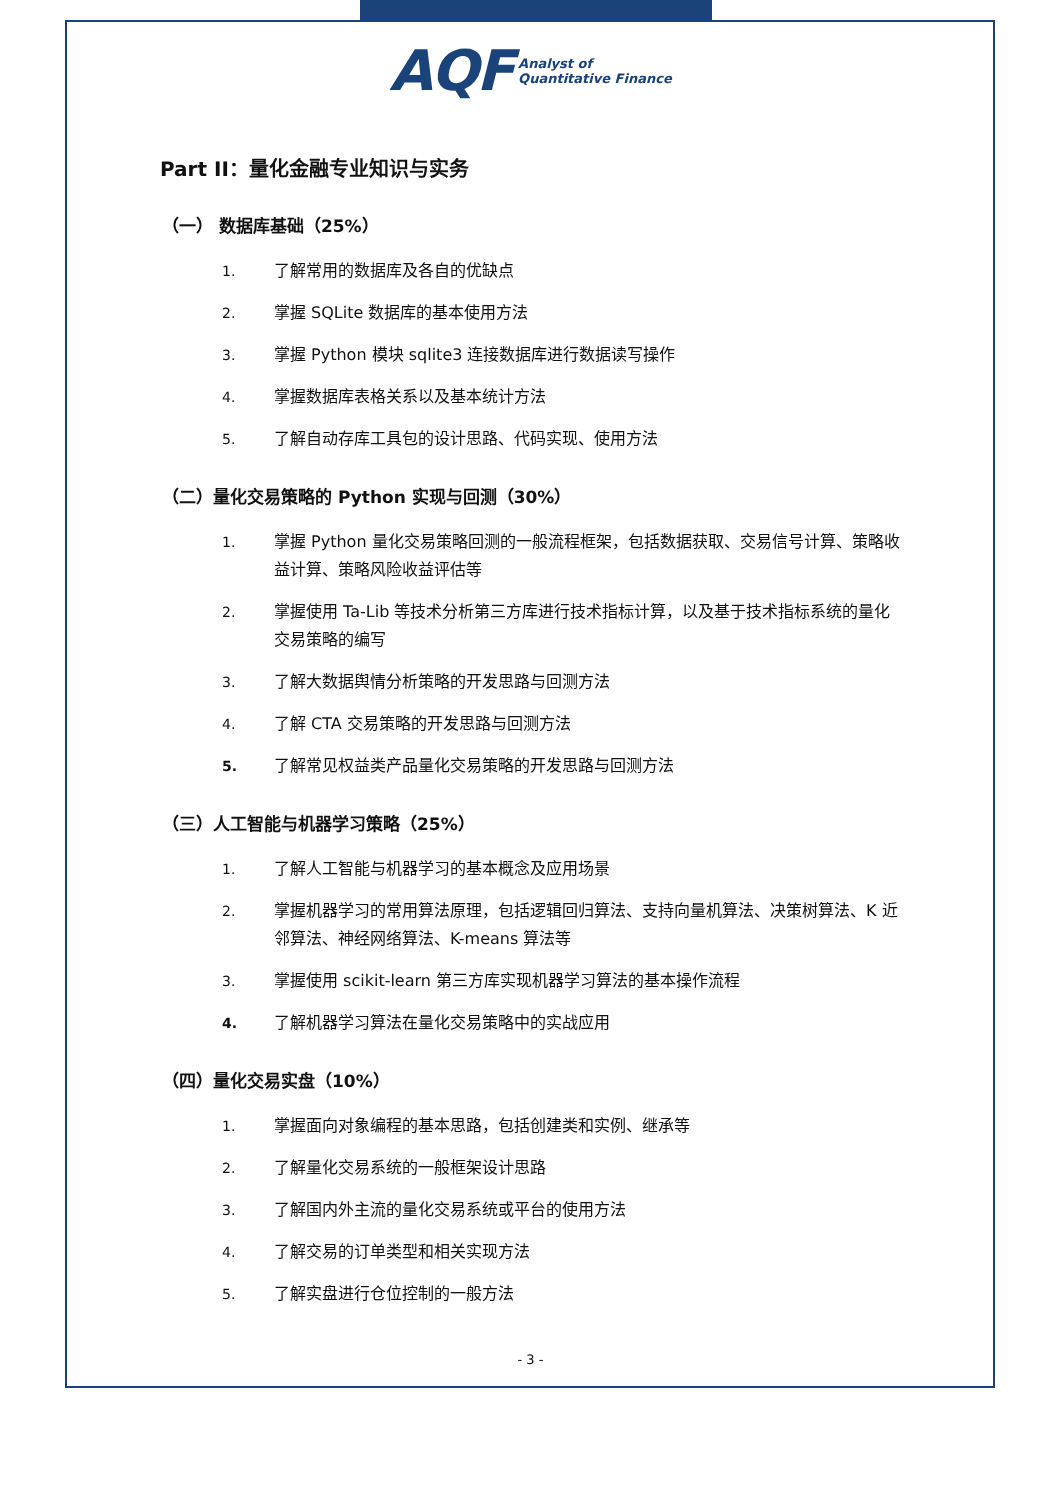AQF Analyst of
Quantitative Finance
Part II：量化金融专业知识与实务
（一） 数据库基础（25%）
1. 了解常用的数据库及各自的优缺点
2. 掌握 SQLite 数据库的基本使用方法
3. 掌握 Python 模块 sqlite3 连接数据库进行数据读写操作
4. 掌握数据库表格关系以及基本统计方法
5. 了解自动存库工具包的设计思路、代码实现、使用方法
（二）量化交易策略的 Python 实现与回测（30%）
1. 掌握 Python 量化交易策略回测的一般流程框架，包括数据获取、交易信号计算、策略收益计算、策略风险收益评估等
2. 掌握使用 Ta-Lib 等技术分析第三方库进行技术指标计算，以及基于技术指标系统的量化交易策略的编写
3. 了解大数据舆情分析策略的开发思路与回测方法
4. 了解 CTA 交易策略的开发思路与回测方法
5. 了解常见权益类产品量化交易策略的开发思路与回测方法
（三）人工智能与机器学习策略（25%）
1. 了解人工智能与机器学习的基本概念及应用场景
2. 掌握机器学习的常用算法原理，包括逻辑回归算法、支持向量机算法、决策树算法、K 近邻算法、神经网络算法、K-means 算法等
3. 掌握使用 scikit-learn 第三方库实现机器学习算法的基本操作流程
4. 了解机器学习算法在量化交易策略中的实战应用
（四）量化交易实盘（10%）
1. 掌握面向对象编程的基本思路，包括创建类和实例、继承等
2. 了解量化交易系统的一般框架设计思路
3. 了解国内外主流的量化交易系统或平台的使用方法
4. 了解交易的订单类型和相关实现方法
5. 了解实盘进行仓位控制的一般方法
- 3 -